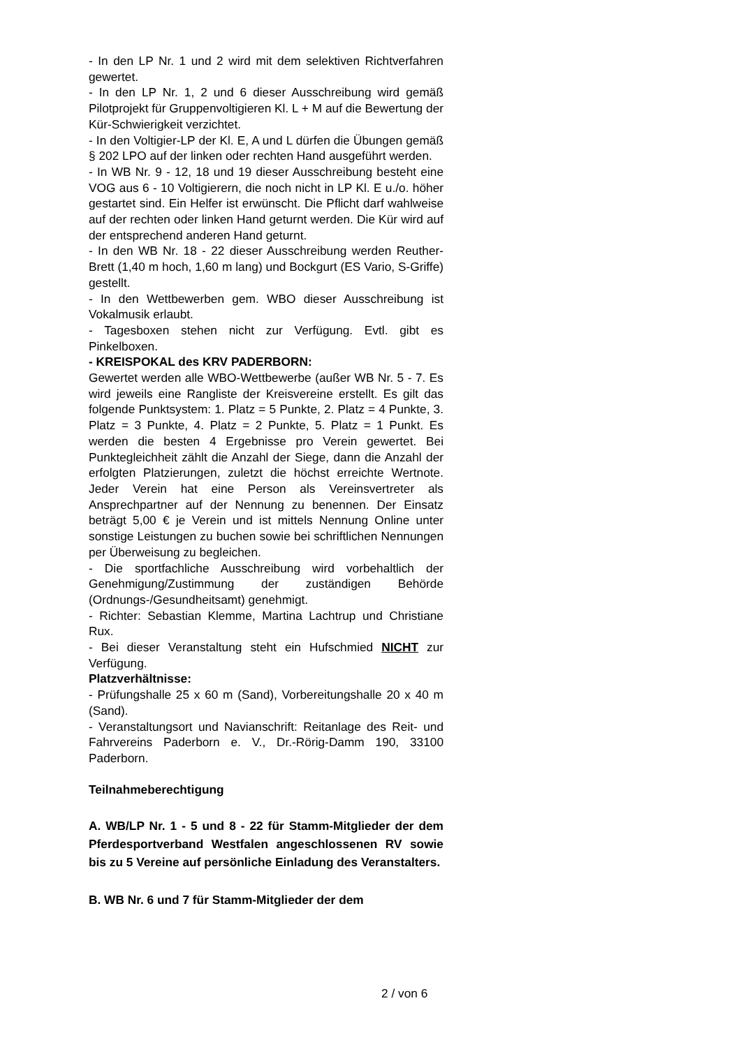- In den LP Nr. 1 und 2 wird mit dem selektiven Richtverfahren gewertet.
- In den LP Nr. 1, 2 und 6 dieser Ausschreibung wird gemäß Pilotprojekt für Gruppenvoltigieren Kl. L + M auf die Bewertung der Kür-Schwierigkeit verzichtet.
- In den Voltigier-LP der Kl. E, A und L dürfen die Übungen gemäß § 202 LPO auf der linken oder rechten Hand ausgeführt werden.
- In WB Nr. 9 - 12, 18 und 19 dieser Ausschreibung besteht eine VOG aus 6 - 10 Voltigierern, die noch nicht in LP Kl. E u./o. höher gestartet sind. Ein Helfer ist erwünscht. Die Pflicht darf wahlweise auf der rechten oder linken Hand geturnt werden. Die Kür wird auf der entsprechend anderen Hand geturnt.
- In den WB Nr. 18 - 22 dieser Ausschreibung werden Reuther-Brett (1,40 m hoch, 1,60 m lang) und Bockgurt (ES Vario, S-Griffe) gestellt.
- In den Wettbewerben gem. WBO dieser Ausschreibung ist Vokalmusik erlaubt.
- Tagesboxen stehen nicht zur Verfügung. Evtl. gibt es Pinkelboxen.
- KREISPOKAL des KRV PADERBORN:
Gewertet werden alle WBO-Wettbewerbe (außer WB Nr. 5 - 7. Es wird jeweils eine Rangliste der Kreisvereine erstellt. Es gilt das folgende Punktsystem: 1. Platz = 5 Punkte, 2. Platz = 4 Punkte, 3. Platz = 3 Punkte, 4. Platz = 2 Punkte, 5. Platz = 1 Punkt. Es werden die besten 4 Ergebnisse pro Verein gewertet. Bei Punktegleichheit zählt die Anzahl der Siege, dann die Anzahl der erfolgten Platzierungen, zuletzt die höchst erreichte Wertnote. Jeder Verein hat eine Person als Vereinsvertreter als Ansprechpartner auf der Nennung zu benennen. Der Einsatz beträgt 5,00 € je Verein und ist mittels Nennung Online unter sonstige Leistungen zu buchen sowie bei schriftlichen Nennungen per Überweisung zu begleichen.
- Die sportfachliche Ausschreibung wird vorbehaltlich der Genehmigung/Zustimmung der zuständigen Behörde (Ordnungs-/Gesundheitsamt) genehmigt.
- Richter: Sebastian Klemme, Martina Lachtrup und Christiane Rux.
- Bei dieser Veranstaltung steht ein Hufschmied NICHT zur Verfügung.
Platzverhältnisse:
- Prüfungshalle 25 x 60 m (Sand), Vorbereitungshalle 20 x 40 m (Sand).
- Veranstaltungsort und Navianschrift: Reitanlage des Reit- und Fahrvereins Paderborn e. V., Dr.-Rörig-Damm 190, 33100 Paderborn.
Teilnahmeberechtigung
A. WB/LP Nr. 1 - 5 und 8 - 22 für Stamm-Mitglieder der dem Pferdesportverband Westfalen angeschlossenen RV sowie bis zu 5 Vereine auf persönliche Einladung des Veranstalters.
B. WB Nr. 6 und 7 für Stamm-Mitglieder der dem
2 / von 6